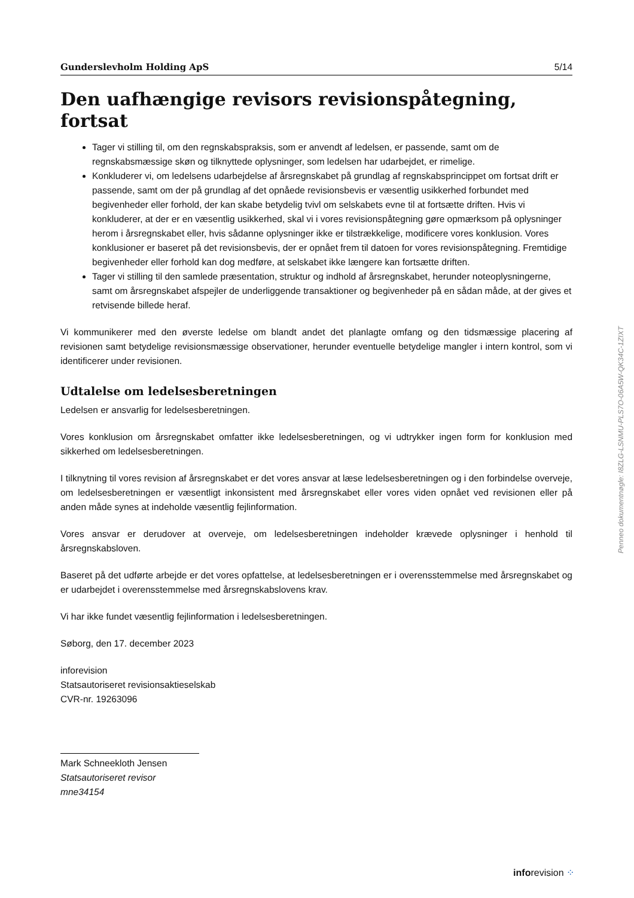Gunderslevholm Holding ApS 5/14
Den uafhængige revisors revisionspåtegning, fortsat
Tager vi stilling til, om den regnskabspraksis, som er anvendt af ledelsen, er passende, samt om de regnskabsmæssige skøn og tilknyttede oplysninger, som ledelsen har udarbejdet, er rimelige.
Konkluderer vi, om ledelsens udarbejdelse af årsregnskabet på grundlag af regnskabsprincippet om fortsat drift er passende, samt om der på grundlag af det opnåede revisionsbevis er væsentlig usikkerhed forbundet med begivenheder eller forhold, der kan skabe betydelig tvivl om selskabets evne til at fortsætte driften. Hvis vi konkluderer, at der er en væsentlig usikkerhed, skal vi i vores revisionspåtegning gøre opmærksom på oplysninger herom i årsregnskabet eller, hvis sådanne oplysninger ikke er tilstrækkelige, modificere vores konklusion. Vores konklusioner er baseret på det revisionsbevis, der er opnået frem til datoen for vores revisionspåtegning. Fremtidige begivenheder eller forhold kan dog medføre, at selskabet ikke længere kan fortsætte driften.
Tager vi stilling til den samlede præsentation, struktur og indhold af årsregnskabet, herunder noteoplysningerne, samt om årsregnskabet afspejler de underliggende transaktioner og begivenheder på en sådan måde, at der gives et retvisende billede heraf.
Vi kommunikerer med den øverste ledelse om blandt andet det planlagte omfang og den tidsmæssige placering af revisionen samt betydelige revisionsmæssige observationer, herunder eventuelle betydelige mangler i intern kontrol, som vi identificerer under revisionen.
Udtalelse om ledelsesberetningen
Ledelsen er ansvarlig for ledelsesberetningen.
Vores konklusion om årsregnskabet omfatter ikke ledelsesberetningen, og vi udtrykker ingen form for konklusion med sikkerhed om ledelsesberetningen.
I tilknytning til vores revision af årsregnskabet er det vores ansvar at læse ledelsesberetningen og i den forbindelse overveje, om ledelsesberetningen er væsentligt inkonsistent med årsregnskabet eller vores viden opnået ved revisionen eller på anden måde synes at indeholde væsentlig fejlinformation.
Vores ansvar er derudover at overveje, om ledelsesberetningen indeholder krævede oplysninger i henhold til årsregnskabsloven.
Baseret på det udførte arbejde er det vores opfattelse, at ledelsesberetningen er i overensstemmelse med årsregnskabet og er udarbejdet i overensstemmelse med årsregnskabslovens krav.
Vi har ikke fundet væsentlig fejlinformation i ledelsesberetningen.
Søborg, den 17. december 2023
inforevision
Statsautoriseret revisionsaktieselskab
CVR-nr. 19263096
Mark Schneekloth Jensen
Statsautoriseret revisor
mne34154
Penneo dokumentnøgle: I8ZLG-LSNMU-PLS7O-06A5W-QK34C-1ZIXT
inforevision ⁘